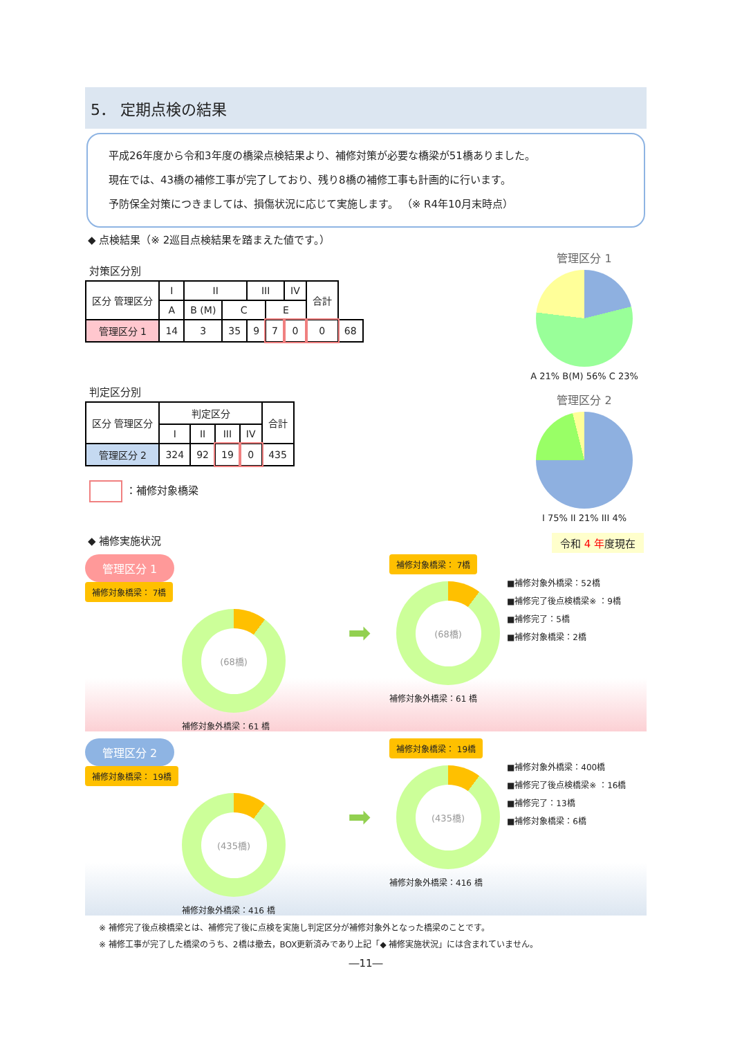5． 定期点検の結果
平成26年度から令和3年度の橋梁点検結果より、補修対策が必要な橋梁が51橋ありました。
現在では、43橋の補修工事が完了しており、残り8橋の補修工事も計画的に行います。
予防保全対策につきましては、損傷状況に応じて実施します。 （※ R4年10月末時点）
◆ 点検結果（※ 2巡目点検結果を踏まえた値です。）
対策区分別
| 区分 管理区分 | I | II | | III | | IV | 合計 | |
| --- | --- | --- | --- | --- | --- | --- | --- | --- |
| | A | B (M) | C | | E | | | |
| 管理区分 1 | 14 | 3 | 35 | 9 | 7 | 0 | 0 | 68 |
判定区分別
| 区分 管理区分 | 判定区分 | | | | 合計 |
| --- | --- | --- | --- | --- | --- |
| | I | II | III | IV | |
| 管理区分 2 | 324 | 92 | 19 | 0 | 435 |
：補修対象橋梁
管理区分 1
A 21% B(M) 56% C 23%
管理区分 2
I 75% II 21% III 4%
◆ 補修実施状況 令和 4 年度現在
管理区分 1
補修対象橋梁： 7橋
(68橋)
補修対象外橋梁：61 橋
➡
補修対象橋梁： 7橋
(68橋)
■補修対象外橋梁：52橋
■補修完了後点検橋梁※ ：9橋
■補修完了：5橋
■補修対象橋梁：2橋
補修対象外橋梁：61 橋
管理区分 2
補修対象橋梁： 19橋
(435橋)
補修対象外橋梁：416 橋
➡
補修対象橋梁： 19橋
(435橋)
■補修対象外橋梁：400橋
■補修完了後点検橋梁※ ：16橋
■補修完了：13橋
■補修対象橋梁：6橋
補修対象外橋梁：416 橋
※ 補修完了後点検橋梁とは、補修完了後に点検を実施し判定区分が補修対象外となった橋梁のことです。
※ 補修工事が完了した橋梁のうち、2橋は撤去，BOX更新済みであり上記「◆ 補修実施状況」には含まれていません。
―11―